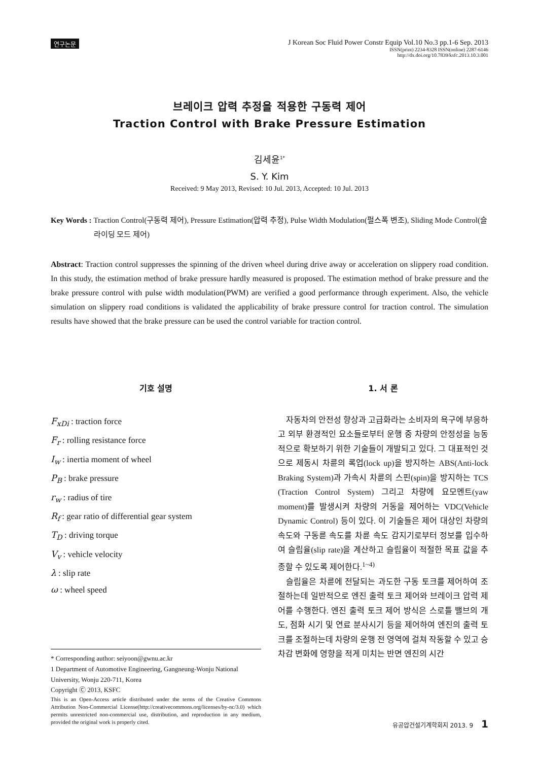연구논문
J Korean Soc Fluid Power Constr Equip Vol.10 No.3 pp.1-6 Sep. 2013
ISSN(print) 2234-8328 ISSN(online) 2287-6146
http://dx.doi.org/10.7839/ksfc.2013.10.3.001
브레이크 압력 추정을 적용한 구동력 제어
Traction Control with Brake Pressure Estimation
김세윤<sup>1*</sup>
S. Y. Kim
Received: 9 May 2013, Revised: 10 Jul. 2013, Accepted: 10 Jul. 2013
Key Words : Traction Control(구동력 제어), Pressure Estimation(압력 추정), Pulse Width Modulation(펄스폭 변조), Sliding Mode Control(슬라이딩 모드 제어)
Abstract: Traction control suppresses the spinning of the driven wheel during drive away or acceleration on slippery road condition. In this study, the estimation method of brake pressure hardly measured is proposed. The estimation method of brake pressure and the brake pressure control with pulse width modulation(PWM) are verified a good performance through experiment. Also, the vehicle simulation on slippery road conditions is validated the applicability of brake pressure control for traction control. The simulation results have showed that the brake pressure can be used the control variable for traction control.
기호 설명
F<sub>xDi</sub> : traction force
F<sub>r</sub> : rolling resistance force
I<sub>w</sub> : inertia moment of wheel
P<sub>B</sub> : brake pressure
r<sub>w</sub> : radius of tire
R<sub>f</sub> : gear ratio of differential gear system
T<sub>D</sub> : driving torque
V<sub>v</sub> : vehicle velocity
λ : slip rate
ω : wheel speed
* Corresponding author: seiyoon@gwnu.ac.kr
1 Department of Automotive Engineering, Gangneung-Wonju National University, Wonju 220-711, Korea
Copyright Ⓒ 2013, KSFC
This is an Open-Access article distributed under the terms of the Creative Commons Attribution Non-Commercial License(http://creativecommons.org/licenses/by-nc/3.0) which permits unrestricted non-commercial use, distribution, and reproduction in any medium, provided the original work is properly cited.
1. 서 론
자동차의 안전성 향상과 고급화라는 소비자의 욕구에 부응하고 외부 환경적인 요소들로부터 운행 중 차량의 안정성을 능동적으로 확보하기 위한 기술들이 개발되고 있다. 그 대표적인 것으로 제동시 차륜의 록업(lock up)을 방지하는 ABS(Anti-lock Braking System)과 가속시 차륜의 스핀(spin)을 방지하는 TCS (Traction Control System) 그리고 차량에 요모멘트(yaw moment)를 발생시켜 차량의 거동을 제어하는 VDC(Vehicle Dynamic Control) 등이 있다. 이 기술들은 제어 대상인 차량의 속도와 구동륜 속도를 차륜 속도 감지기로부터 정보를 입수하여 슬립율(slip rate)을 계산하고 슬립율이 적절한 목표 값을 추종할 수 있도록 제어한다.<sup>1~4)</sup>
슬립율은 차륜에 전달되는 과도한 구동 토크를 제어하여 조절하는데 일반적으로 엔진 출력 토크 제어와 브레이크 압력 제어를 수행한다. 엔진 출력 토크 제어 방식은 스로틀 밸브의 개도, 점화 시기 및 연료 분사시기 등을 제어하여 엔진의 출력 토크를 조절하는데 차량의 운행 전 영역에 걸쳐 작동할 수 있고 승차감 변화에 영향을 적게 미치는 반면 엔진의 시간
유공압건설기계학회지 2013. 9 1